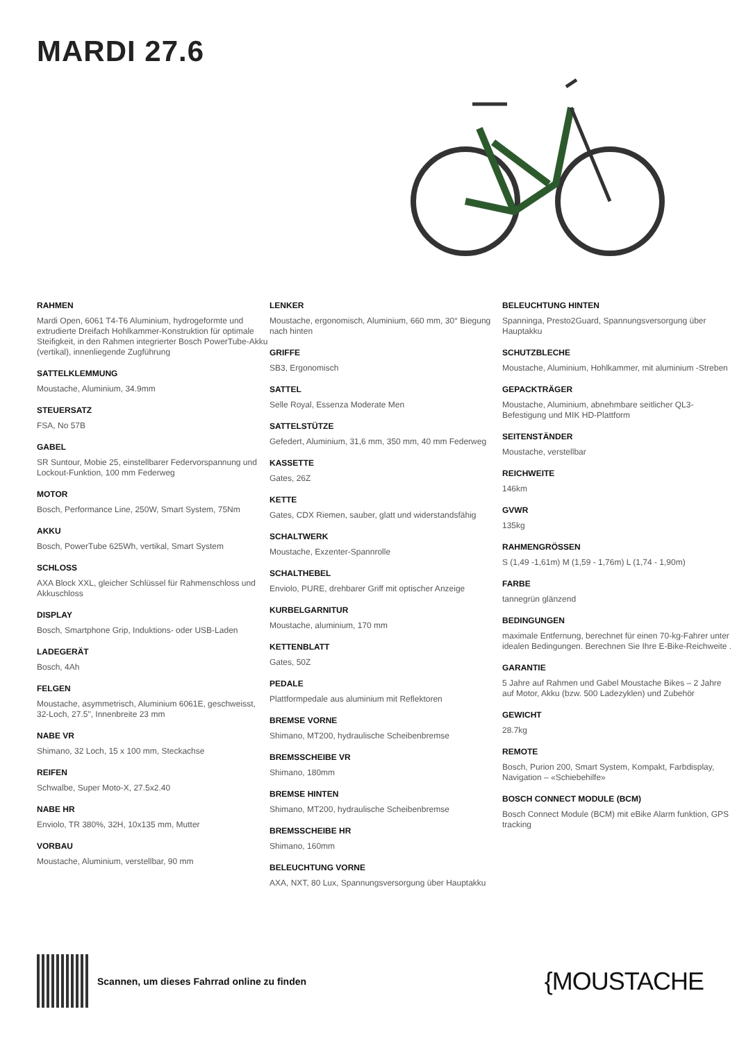MARDI 27.6
RAHMEN
Mardi Open, 6061 T4-T6 Aluminium, hydrogeformte und extrudierte Dreifach Hohlkammer-Konstruktion für optimale Steifigkeit, in den Rahmen integrierter Bosch PowerTube-Akku (vertikal), innenliegende Zugführung
SATTELKLEMMUNG
Moustache, Aluminium, 34.9mm
STEUERSATZ
FSA, No 57B
GABEL
SR Suntour, Mobie 25, einstellbarer Federvorspannung und Lockout-Funktion, 100 mm Federweg
MOTOR
Bosch, Performance Line, 250W, Smart System, 75Nm
AKKU
Bosch, PowerTube 625Wh, vertikal, Smart System
SCHLOSS
AXA Block XXL, gleicher Schlüssel für Rahmenschloss und Akkuschloss
DISPLAY
Bosch, Smartphone Grip, Induktions- oder USB-Laden
LADEGERÄT
Bosch, 4Ah
FELGEN
Moustache, asymmetrisch, Aluminium 6061E, geschweisst, 32-Loch, 27.5", Innenbreite 23 mm
NABE VR
Shimano, 32 Loch, 15 x 100 mm, Steckachse
REIFEN
Schwalbe, Super Moto-X, 27.5x2.40
NABE HR
Enviolo, TR 380%, 32H, 10x135 mm, Mutter
VORBAU
Moustache, Aluminium, verstellbar, 90 mm
LENKER
Moustache, ergonomisch, Aluminium, 660 mm, 30° Biegung nach hinten
GRIFFE
SB3, Ergonomisch
SATTEL
Selle Royal, Essenza Moderate Men
SATTELSTÜTZE
Gefedert, Aluminium, 31,6 mm, 350 mm, 40 mm Federweg
KASSETTE
Gates, 26Z
KETTE
Gates, CDX Riemen, sauber, glatt und widerstandsfähig
SCHALTWERK
Moustache, Exzenter-Spannrolle
SCHALTHEBEL
Enviolo, PURE, drehbarer Griff mit optischer Anzeige
KURBELGARNITUR
Moustache, aluminium, 170 mm
KETTENBLATT
Gates, 50Z
PEDALE
Plattformpedale aus aluminium mit Reflektoren
BREMSE VORNE
Shimano, MT200, hydraulische Scheibenbremse
BREMSSCHEIBE VR
Shimano, 180mm
BREMSE HINTEN
Shimano, MT200, hydraulische Scheibenbremse
BREMSSCHEIBE HR
Shimano, 160mm
BELEUCHTUNG VORNE
AXA, NXT, 80 Lux, Spannungsversorgung über Hauptakku
BELEUCHTUNG HINTEN
Spanninga, Presto2Guard, Spannungsversorgung über Hauptakku
SCHUTZBLECHE
Moustache, Aluminium, Hohlkammer, mit aluminium -Streben
GEPACKTRÄGER
Moustache, Aluminium, abnehmbare seitlicher QL3-Befestigung und MIK HD-Plattform
SEITENSTÄNDER
Moustache, verstellbar
REICHWEITE
146km
GVWR
135kg
RAHMENGRÖSSEN
S (1,49 -1,61m) M (1,59 - 1,76m) L (1,74 - 1,90m)
FARBE
tannegrün glänzend
BEDINGUNGEN
maximale Entfernung, berechnet für einen 70-kg-Fahrer unter idealen Bedingungen. Berechnen Sie Ihre E-Bike-Reichweite .
GARANTIE
5 Jahre auf Rahmen und Gabel Moustache Bikes – 2 Jahre auf Motor, Akku (bzw. 500 Ladezyklen) und Zubehör
GEWICHT
28.7kg
REMOTE
Bosch, Purion 200, Smart System, Kompakt, Farbdisplay, Navigation – «Schiebehilfe»
BOSCH CONNECT MODULE (BCM)
Bosch Connect Module (BCM) mit eBike Alarm funktion, GPS tracking
Scannen, um dieses Fahrrad online zu finden {MOUSTACHE